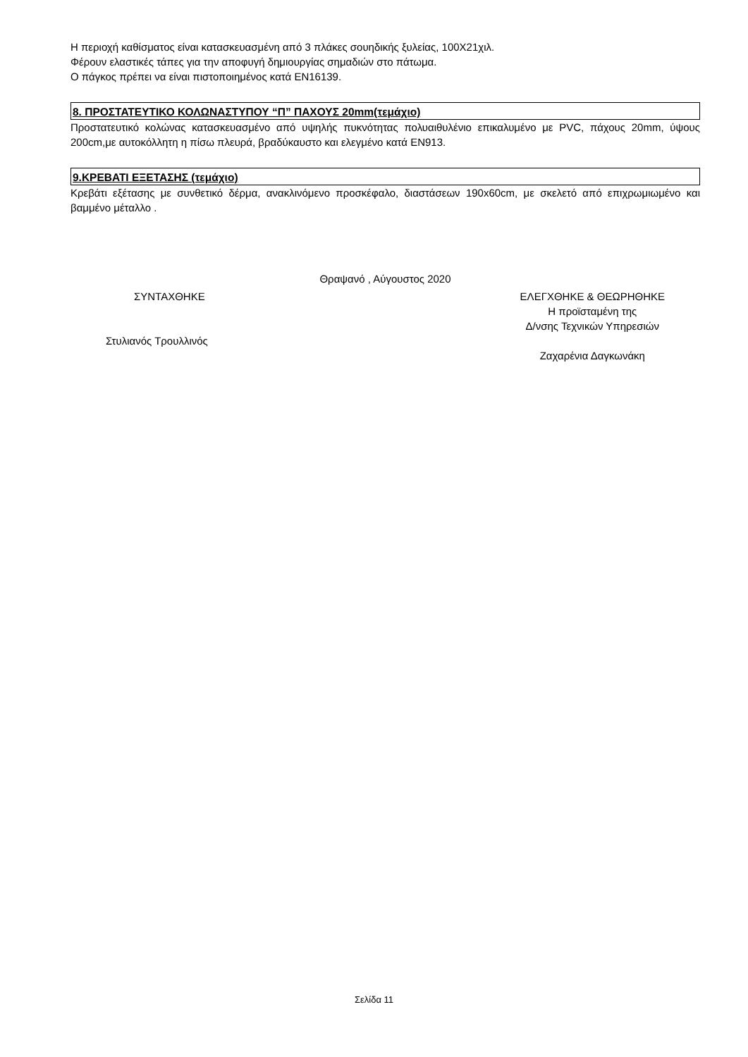Η περιοχή καθίσματος είναι κατασκευασμένη από 3 πλάκες σουηδικής ξυλείας, 100Χ21χιλ.
Φέρουν ελαστικές τάπες για την αποφυγή δημιουργίας σημαδιών στο πάτωμα.
Ο πάγκος πρέπει να είναι πιστοποιημένος κατά ΕΝ16139.
8. ΠΡΟΣΤΑΤΕΥΤΙΚΟ ΚΟΛΩΝΑΣΤΥΠΟΥ “Π” ΠΑΧΟΥΣ 20mm(τεμάχιο)
Προστατευτικό κολώνας κατασκευασμένο από υψηλής πυκνότητας πολυαιθυλένιο επικαλυμένο με PVC, πάχους 20mm, ύψους 200cm,με αυτοκόλλητη η πίσω πλευρά, βραδύκαυστο και ελεγμένο κατά ΕΝ913.
9.ΚΡΕΒΑΤΙ ΕΞΕΤΑΣΗΣ (τεμάχιο)
Κρεβάτι εξέτασης με συνθετικό δέρμα, ανακλινόμενο προσκέφαλο, διαστάσεων 190x60cm, με σκελετό από επιχρωμιωμένο και βαμμένο μέταλλο .
Θραψανό , Αύγουστος 2020
ΣΥΝΤΑΧΘΗΚΕ
Στυλιανός Τρουλλινός
ΕΛΕΓΧΘΗΚΕ & ΘΕΩΡΗΘΗΚΕ
Η προϊσταμένη της
Δ/νσης Τεχνικών Υπηρεσιών
Ζαχαρένια Δαγκωνάκη
Σελίδα 11